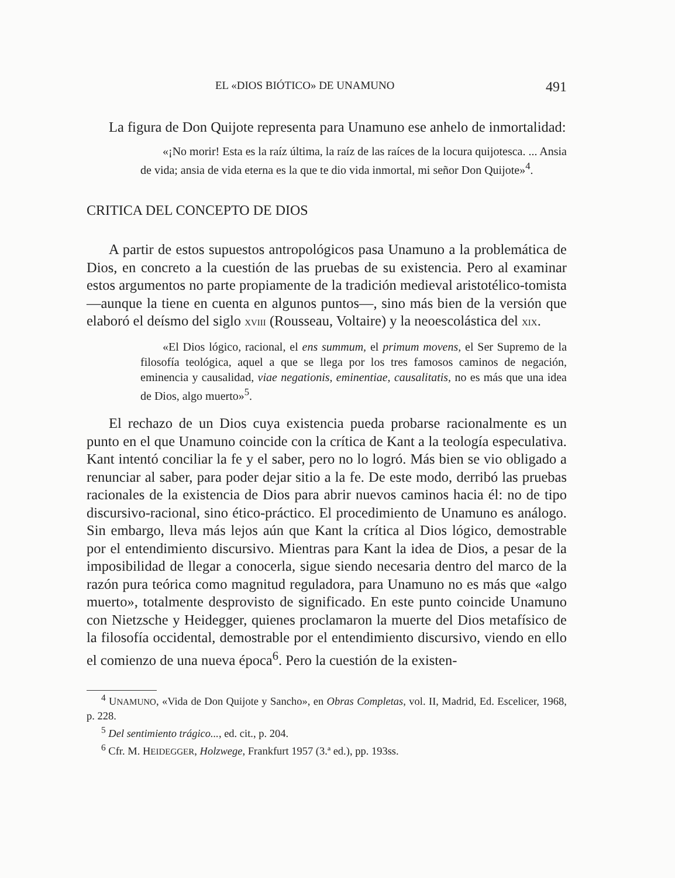EL «DIOS BIÓTICO» DE UNAMUNO 491
La figura de Don Quijote representa para Unamuno ese anhelo de inmortalidad:
«¡No morir! Esta es la raíz última, la raíz de las raíces de la locura quijotesca. ... Ansia de vida; ansia de vida eterna es la que te dio vida inmortal, mi señor Don Quijote»<sup>4</sup>.
CRITICA DEL CONCEPTO DE DIOS
A partir de estos supuestos antropológicos pasa Unamuno a la problemática de Dios, en concreto a la cuestión de las pruebas de su existencia. Pero al examinar estos argumentos no parte propiamente de la tradición medieval aristotélico-tomista —aunque la tiene en cuenta en algunos puntos—, sino más bien de la versión que elaboró el deísmo del siglo XVIII (Rousseau, Voltaire) y la neoescolástica del XIX.
«El Dios lógico, racional, el ens summum, el primum movens, el Ser Supremo de la filosofía teológica, aquel a que se llega por los tres famosos caminos de negación, eminencia y causalidad, viae negationis, eminentiae, causalitatis, no es más que una idea de Dios, algo muerto»<sup>5</sup>.
El rechazo de un Dios cuya existencia pueda probarse racionalmente es un punto en el que Unamuno coincide con la crítica de Kant a la teología especulativa. Kant intentó conciliar la fe y el saber, pero no lo logró. Más bien se vio obligado a renunciar al saber, para poder dejar sitio a la fe. De este modo, derribó las pruebas racionales de la existencia de Dios para abrir nuevos caminos hacia él: no de tipo discursivo-racional, sino ético-práctico. El procedimiento de Unamuno es análogo. Sin embargo, lleva más lejos aún que Kant la crítica al Dios lógico, demostrable por el entendimiento discursivo. Mientras para Kant la idea de Dios, a pesar de la imposibilidad de llegar a conocerla, sigue siendo necesaria dentro del marco de la razón pura teórica como magnitud reguladora, para Unamuno no es más que «algo muerto», totalmente desprovisto de significado. En este punto coincide Unamuno con Nietzsche y Heidegger, quienes proclamaron la muerte del Dios metafísico de la filosofía occidental, demostrable por el entendimiento discursivo, viendo en ello el comienzo de una nueva época<sup>6</sup>. Pero la cuestión de la existen-
<sup>4</sup> UNAMUNO, «Vida de Don Quijote y Sancho», en Obras Completas, vol. II, Madrid, Ed. Escelicer, 1968, p. 228.
<sup>5</sup> Del sentimiento trágico..., ed. cit., p. 204.
<sup>6</sup> Cfr. M. HEIDEGGER, Holzwege, Frankfurt 1957 (3.ª ed.), pp. 193ss.